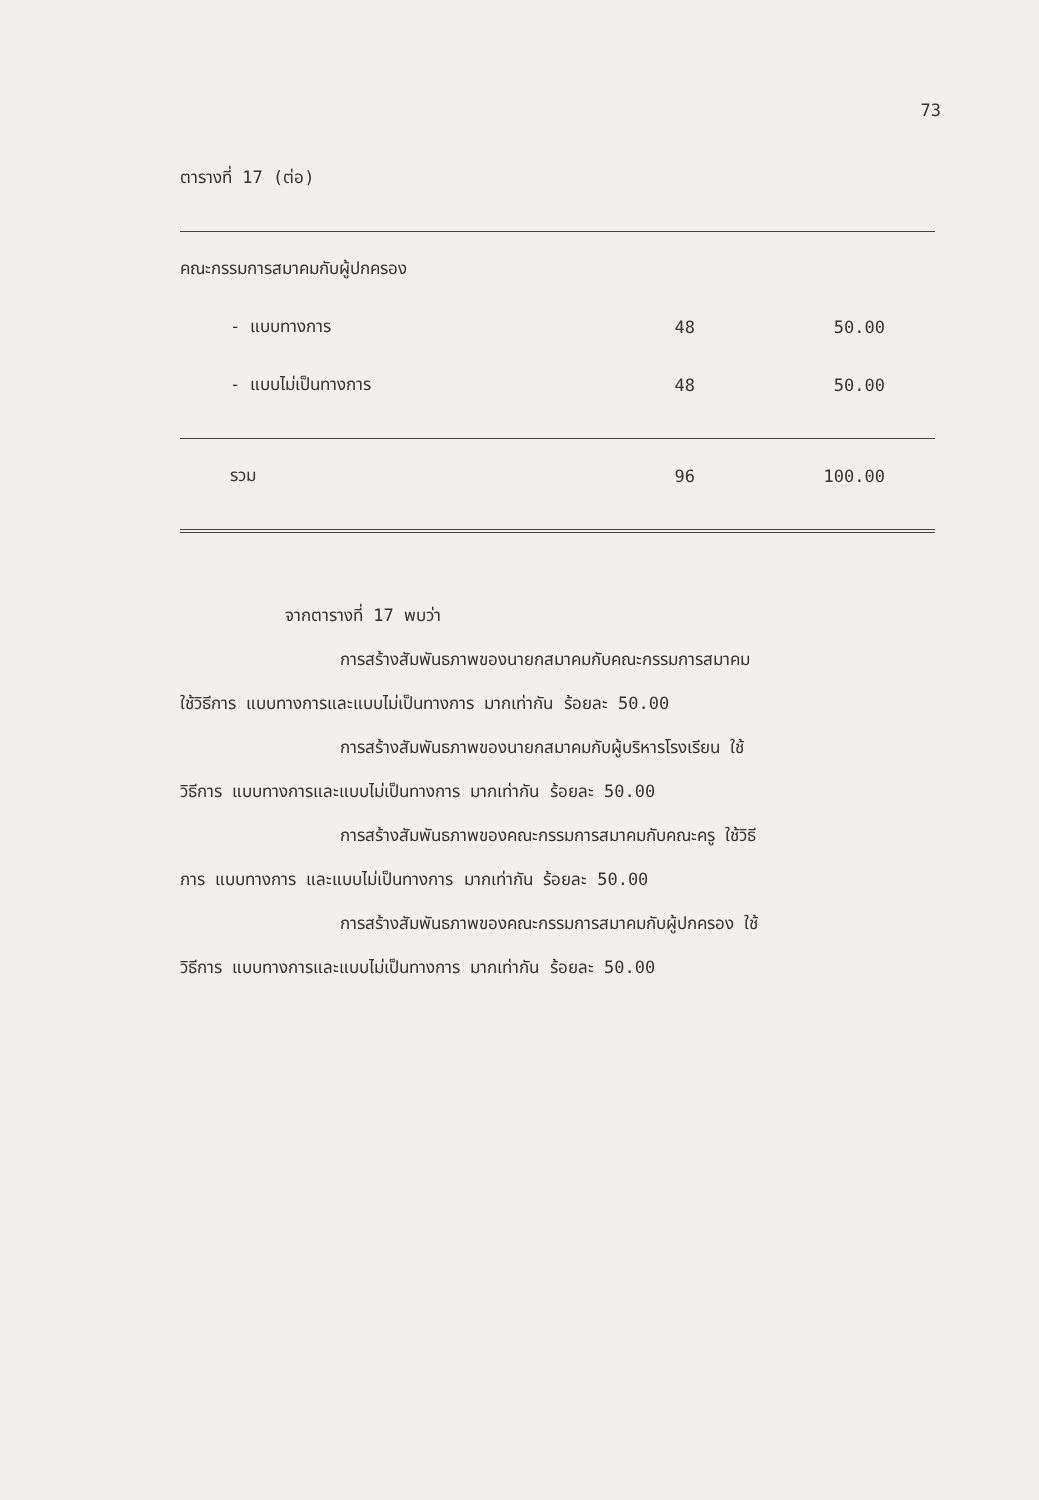73
ตารางที่ 17 (ต่อ)
| คณะกรรมการสมาคมกับผู้ปกครอง | | |
| - แบบทางการ | 48 | 50.00 |
| - แบบไม่เป็นทางการ | 48 | 50.00 |
| รวม | 96 | 100.00 |
จากตารางที่ 17 พบว่า
การสร้างสัมพันธภาพของนายกสมาคมกับคณะกรรมการสมาคม
ใช้วิธีการ แบบทางการและแบบไม่เป็นทางการ มากเท่ากัน ร้อยละ 50.00
การสร้างสัมพันธภาพของนายกสมาคมกับผู้บริหารโรงเรียน ใช้
วิธีการ แบบทางการและแบบไม่เป็นทางการ มากเท่ากัน ร้อยละ 50.00
การสร้างสัมพันธภาพของคณะกรรมการสมาคมกับคณะครู ใช้วิธี
การ แบบทางการ และแบบไม่เป็นทางการ มากเท่ากัน ร้อยละ 50.00
การสร้างสัมพันธภาพของคณะกรรมการสมาคมกับผู้ปกครอง ใช้
วิธีการ แบบทางการและแบบไม่เป็นทางการ มากเท่ากัน ร้อยละ 50.00